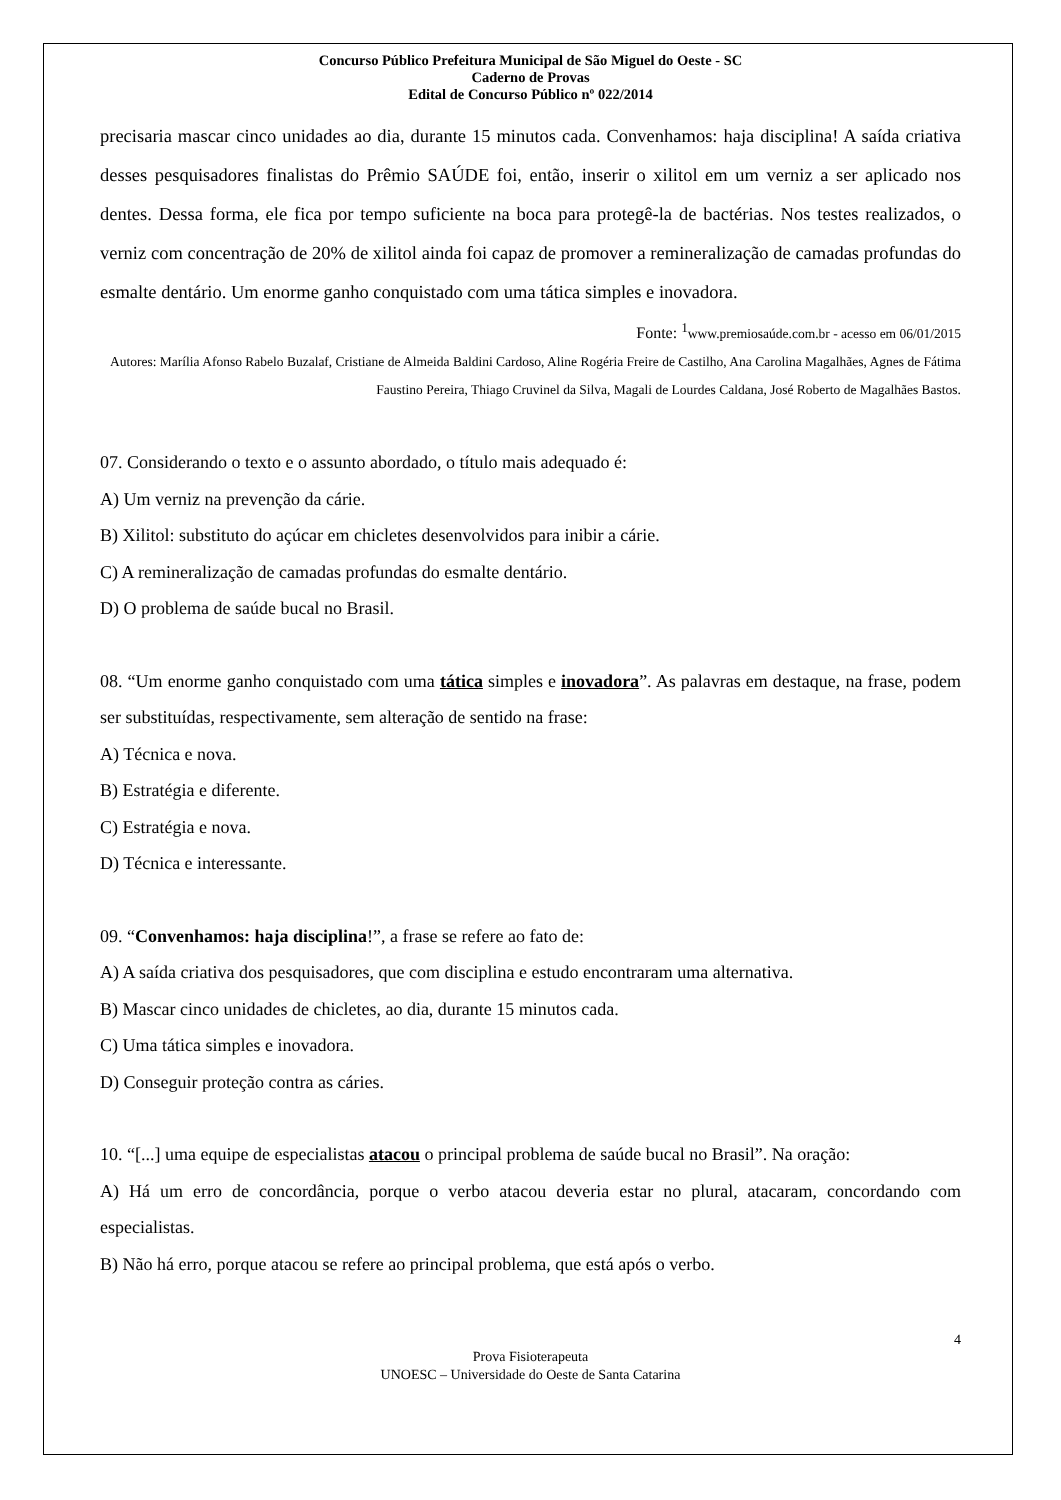Concurso Público Prefeitura Municipal de São Miguel do Oeste - SC
Caderno de Provas
Edital de Concurso Público nº 022/2014
precisaria mascar cinco unidades ao dia, durante 15 minutos cada. Convenhamos: haja disciplina! A saída criativa desses pesquisadores finalistas do Prêmio SAÚDE foi, então, inserir o xilitol em um verniz a ser aplicado nos dentes. Dessa forma, ele fica por tempo suficiente na boca para protegê-la de bactérias. Nos testes realizados, o verniz com concentração de 20% de xilitol ainda foi capaz de promover a remineralização de camadas profundas do esmalte dentário. Um enorme ganho conquistado com uma tática simples e inovadora.
Fonte: <sup>1</sup>www.premiosaúde.com.br - acesso em 06/01/2015
Autores: Marília Afonso Rabelo Buzalaf, Cristiane de Almeida Baldini Cardoso, Aline Rogéria Freire de Castilho, Ana Carolina Magalhães, Agnes de Fátima Faustino Pereira, Thiago Cruvinel da Silva, Magali de Lourdes Caldana, José Roberto de Magalhães Bastos.
07. Considerando o texto e o assunto abordado, o título mais adequado é:
A) Um verniz na prevenção da cárie.
B) Xilitol: substituto do açúcar em chicletes desenvolvidos para inibir a cárie.
C) A remineralização de camadas profundas do esmalte dentário.
D) O problema de saúde bucal no Brasil.
08. “Um enorme ganho conquistado com uma tática simples e inovadora”. As palavras em destaque, na frase, podem ser substituídas, respectivamente, sem alteração de sentido na frase:
A) Técnica e nova.
B) Estratégia e diferente.
C) Estratégia e nova.
D) Técnica e interessante.
09. “Convenhamos: haja disciplina!”, a frase se refere ao fato de:
A) A saída criativa dos pesquisadores, que com disciplina e estudo encontraram uma alternativa.
B) Mascar cinco unidades de chicletes, ao dia, durante 15 minutos cada.
C) Uma tática simples e inovadora.
D) Conseguir proteção contra as cáries.
10. “[...] uma equipe de especialistas atacou o principal problema de saúde bucal no Brasil”. Na oração:
A) Há um erro de concordância, porque o verbo atacou deveria estar no plural, atacaram, concordando com especialistas.
B) Não há erro, porque atacou se refere ao principal problema, que está após o verbo.
4
Prova Fisioterapeuta
UNOESC – Universidade do Oeste de Santa Catarina